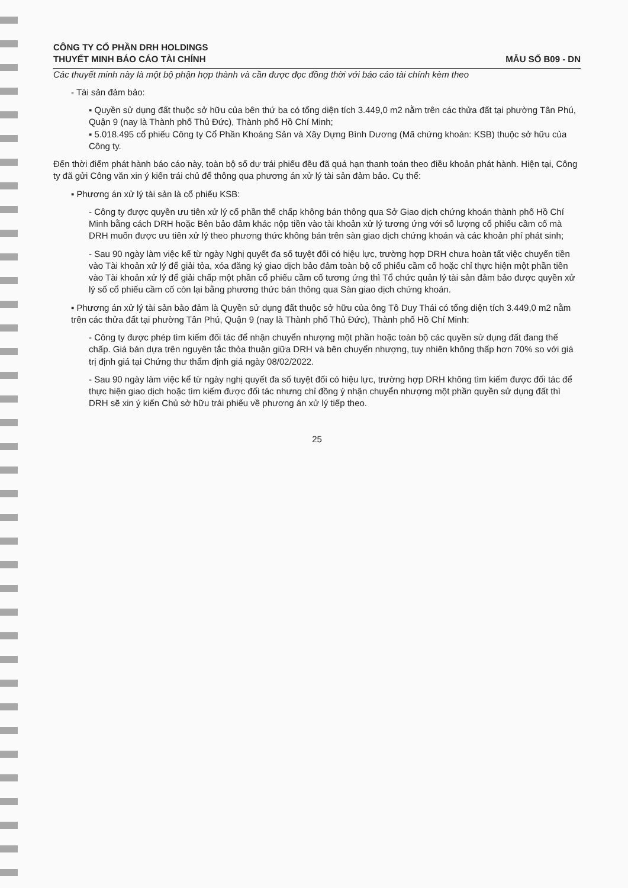CÔNG TY CỔ PHẦN DRH HOLDINGS
THUYẾT MINH BÁO CÁO TÀI CHÍNH MẪU SỐ B09 - DN
Các thuyết minh này là một bộ phận hợp thành và cần được đọc đồng thời với báo cáo tài chính kèm theo
- Tài sản đảm bảo:
▪ Quyền sử dụng đất thuộc sở hữu của bên thứ ba có tổng diện tích 3.449,0 m2 nằm trên các thửa đất tại phường Tân Phú, Quận 9 (nay là Thành phố Thủ Đức), Thành phố Hồ Chí Minh;
▪ 5.018.495 cổ phiếu Công ty Cổ Phần Khoáng Sản và Xây Dựng Bình Dương (Mã chứng khoán: KSB) thuộc sở hữu của Công ty.
Đến thời điểm phát hành báo cáo này, toàn bộ số dư trái phiếu đều đã quá hạn thanh toán theo điều khoản phát hành. Hiện tại, Công ty đã gửi Công văn xin ý kiến trái chủ để thông qua phương án xử lý tài sản đảm bảo. Cụ thể:
▪ Phương án xử lý tài sản là cổ phiếu KSB:
- Công ty được quyền ưu tiên xử lý cổ phần thế chấp không bán thông qua Sở Giao dịch chứng khoán thành phố Hồ Chí Minh bằng cách DRH hoặc Bên bảo đảm khác nộp tiền vào tài khoản xử lý tương ứng với số lượng cổ phiếu cầm cố mà DRH muốn được ưu tiên xử lý theo phương thức không bán trên sàn giao dịch chứng khoán và các khoản phí phát sinh;
- Sau 90 ngày làm việc kể từ ngày Nghị quyết đa số tuyệt đối có hiệu lực, trường hợp DRH chưa hoàn tất việc chuyển tiền vào Tài khoản xử lý để giải tỏa, xóa đăng ký giao dịch bảo đảm toàn bộ cổ phiếu cầm cố hoặc chỉ thực hiện một phần tiền vào Tài khoản xử lý để giải chấp một phần cổ phiếu cầm cố tương ứng thì Tổ chức quản lý tài sản đảm bảo được quyền xử lý số cổ phiếu cầm cố còn lại bằng phương thức bán thông qua Sàn giao dịch chứng khoán.
▪ Phương án xử lý tài sản bảo đảm là Quyền sử dụng đất thuộc sở hữu của ông Tô Duy Thái có tổng diện tích 3.449,0 m2 nằm trên các thửa đất tại phường Tân Phú, Quận 9 (nay là Thành phố Thủ Đức), Thành phố Hồ Chí Minh:
- Công ty được phép tìm kiếm đối tác để nhận chuyển nhượng một phần hoặc toàn bộ các quyền sử dụng đất đang thế chấp. Giá bán dựa trên nguyên tắc thỏa thuận giữa DRH và bên chuyển nhượng, tuy nhiên không thấp hơn 70% so với giá trị định giá tại Chứng thư thẩm định giá ngày 08/02/2022.
- Sau 90 ngày làm việc kể từ ngày nghị quyết đa số tuyệt đối có hiệu lực, trường hợp DRH không tìm kiếm được đối tác để thực hiện giao dịch hoặc tìm kiếm được đối tác nhưng chỉ đồng ý nhận chuyển nhượng một phần quyền sử dụng đất thì DRH sẽ xin ý kiến Chủ sở hữu trái phiếu về phương án xử lý tiếp theo.
25